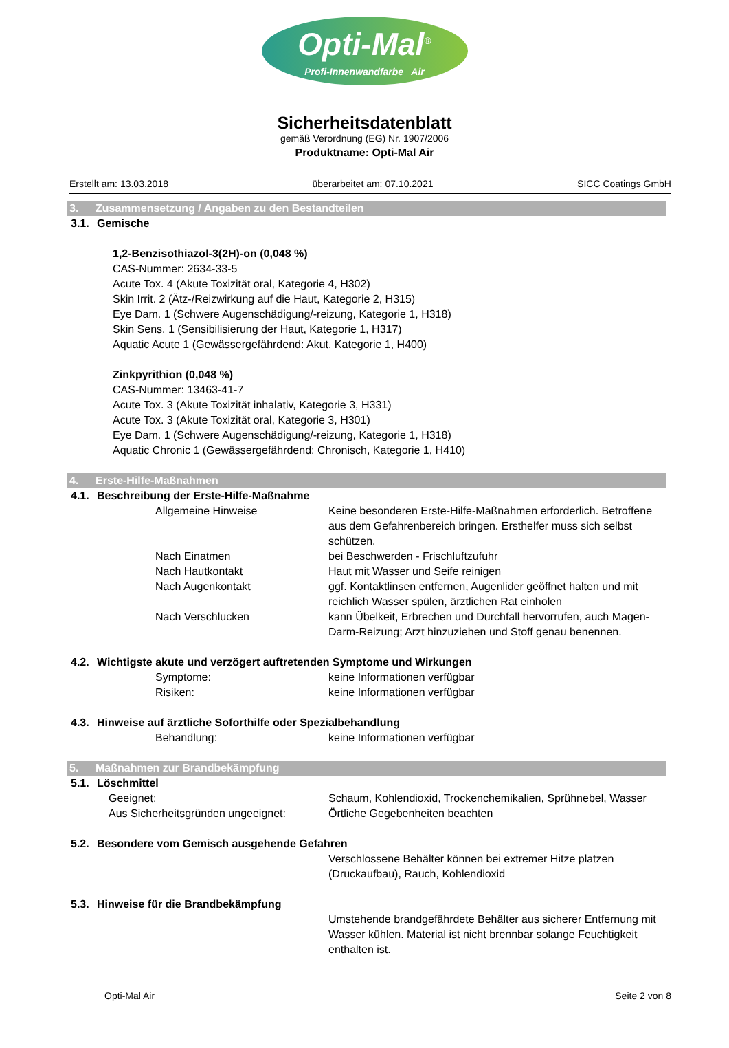Opti-Mal<sup>®</sup>
Profi-Innenwandfarbe Air
Sicherheitsdatenblatt
gemäß Verordnung (EG) Nr. 1907/2006
Produktname: Opti-Mal Air
Erstellt am: 13.03.2018 überarbeitet am: 07.10.2021 SICC Coatings GmbH
3. Zusammensetzung / Angaben zu den Bestandteilen
3.1. Gemische
1,2-Benzisothiazol-3(2H)-on (0,048 %)
CAS-Nummer: 2634-33-5
Acute Tox. 4 (Akute Toxizität oral, Kategorie 4, H302)
Skin Irrit. 2 (Ätz-/Reizwirkung auf die Haut, Kategorie 2, H315)
Eye Dam. 1 (Schwere Augenschädigung/-reizung, Kategorie 1, H318)
Skin Sens. 1 (Sensibilisierung der Haut, Kategorie 1, H317)
Aquatic Acute 1 (Gewässergefährdend: Akut, Kategorie 1, H400)
Zinkpyrithion (0,048 %)
CAS-Nummer: 13463-41-7
Acute Tox. 3 (Akute Toxizität inhalativ, Kategorie 3, H331)
Acute Tox. 3 (Akute Toxizität oral, Kategorie 3, H301)
Eye Dam. 1 (Schwere Augenschädigung/-reizung, Kategorie 1, H318)
Aquatic Chronic 1 (Gewässergefährdend: Chronisch, Kategorie 1, H410)
4. Erste-Hilfe-Maßnahmen
4.1. Beschreibung der Erste-Hilfe-Maßnahme
Allgemeine Hinweise Keine besonderen Erste-Hilfe-Maßnahmen erforderlich. Betroffene aus dem Gefahrenbereich bringen. Ersthelfer muss sich selbst schützen.
Nach Einatmen bei Beschwerden - Frischluftzufuhr
Nach Hautkontakt Haut mit Wasser und Seife reinigen
Nach Augenkontakt ggf. Kontaktlinsen entfernen, Augenlider geöffnet halten und mit reichlich Wasser spülen, ärztlichen Rat einholen
Nach Verschlucken kann Übelkeit, Erbrechen und Durchfall hervorrufen, auch Magen-Darm-Reizung; Arzt hinzuziehen und Stoff genau benennen.
4.2. Wichtigste akute und verzögert auftretenden Symptome und Wirkungen
Symptome: keine Informationen verfügbar
Risiken: keine Informationen verfügbar
4.3. Hinweise auf ärztliche Soforthilfe oder Spezialbehandlung
Behandlung: keine Informationen verfügbar
5. Maßnahmen zur Brandbekämpfung
5.1. Löschmittel
Geeignet: Schaum, Kohlendioxid, Trockenchemikalien, Sprühnebel, Wasser
Aus Sicherheitsgründen ungeeignet:
Örtliche Gegebenheiten beachten
5.2. Besondere vom Gemisch ausgehende Gefahren
Verschlossene Behälter können bei extremer Hitze platzen (Druckaufbau), Rauch, Kohlendioxid
5.3. Hinweise für die Brandbekämpfung
Umstehende brandgefährdete Behälter aus sicherer Entfernung mit Wasser kühlen. Material ist nicht brennbar solange Feuchtigkeit enthalten ist.
Opti-Mal Air Seite 2 von 8